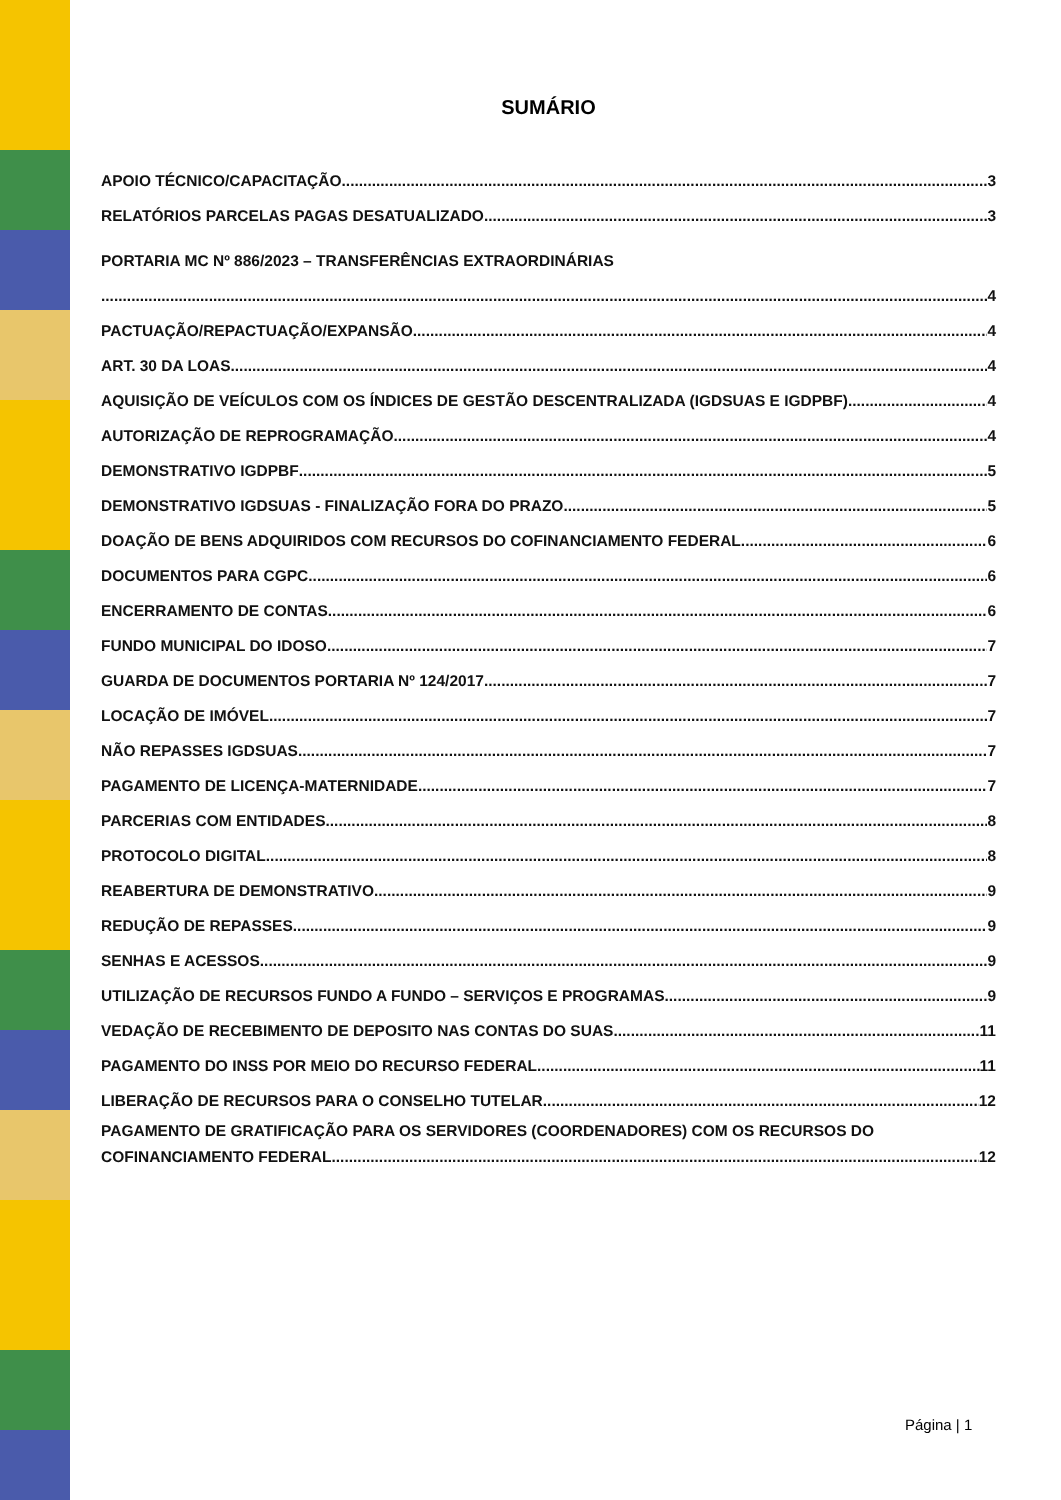SUMÁRIO
APOIO TÉCNICO/CAPACITAÇÃO 3
RELATÓRIOS PARCELAS PAGAS DESATUALIZADO 3
PORTARIA MC Nº 886/2023 – TRANSFERÊNCIAS EXTRAORDINÁRIAS
4
PACTUAÇÃO/REPACTUAÇÃO/EXPANSÃO 4
ART. 30 DA LOAS 4
AQUISIÇÃO DE VEÍCULOS COM OS ÍNDICES DE GESTÃO DESCENTRALIZADA (IGDSUAS E IGDPBF) 4
AUTORIZAÇÃO DE REPROGRAMAÇÃO 4
DEMONSTRATIVO IGDPBF 5
DEMONSTRATIVO IGDSUAS - FINALIZAÇÃO FORA DO PRAZO 5
DOAÇÃO DE BENS ADQUIRIDOS COM RECURSOS DO COFINANCIAMENTO FEDERAL 6
DOCUMENTOS PARA CGPC 6
ENCERRAMENTO DE CONTAS 6
FUNDO MUNICIPAL DO IDOSO 7
GUARDA DE DOCUMENTOS PORTARIA Nº 124/2017 7
LOCAÇÃO DE IMÓVEL 7
NÃO REPASSES IGDSUAS 7
PAGAMENTO DE LICENÇA-MATERNIDADE 7
PARCERIAS COM ENTIDADES 8
PROTOCOLO DIGITAL 8
REABERTURA DE DEMONSTRATIVO 9
REDUÇÃO DE REPASSES 9
SENHAS E ACESSOS 9
UTILIZAÇÃO DE RECURSOS FUNDO A FUNDO – SERVIÇOS E PROGRAMAS 9
VEDAÇÃO DE RECEBIMENTO DE DEPOSITO NAS CONTAS DO SUAS 11
PAGAMENTO DO INSS POR MEIO DO RECURSO FEDERAL 11
LIBERAÇÃO DE RECURSOS PARA O CONSELHO TUTELAR 12
PAGAMENTO DE GRATIFICAÇÃO PARA OS SERVIDORES (COORDENADORES) COM OS RECURSOS DO
COFINANCIAMENTO FEDERAL 12
Página | 1